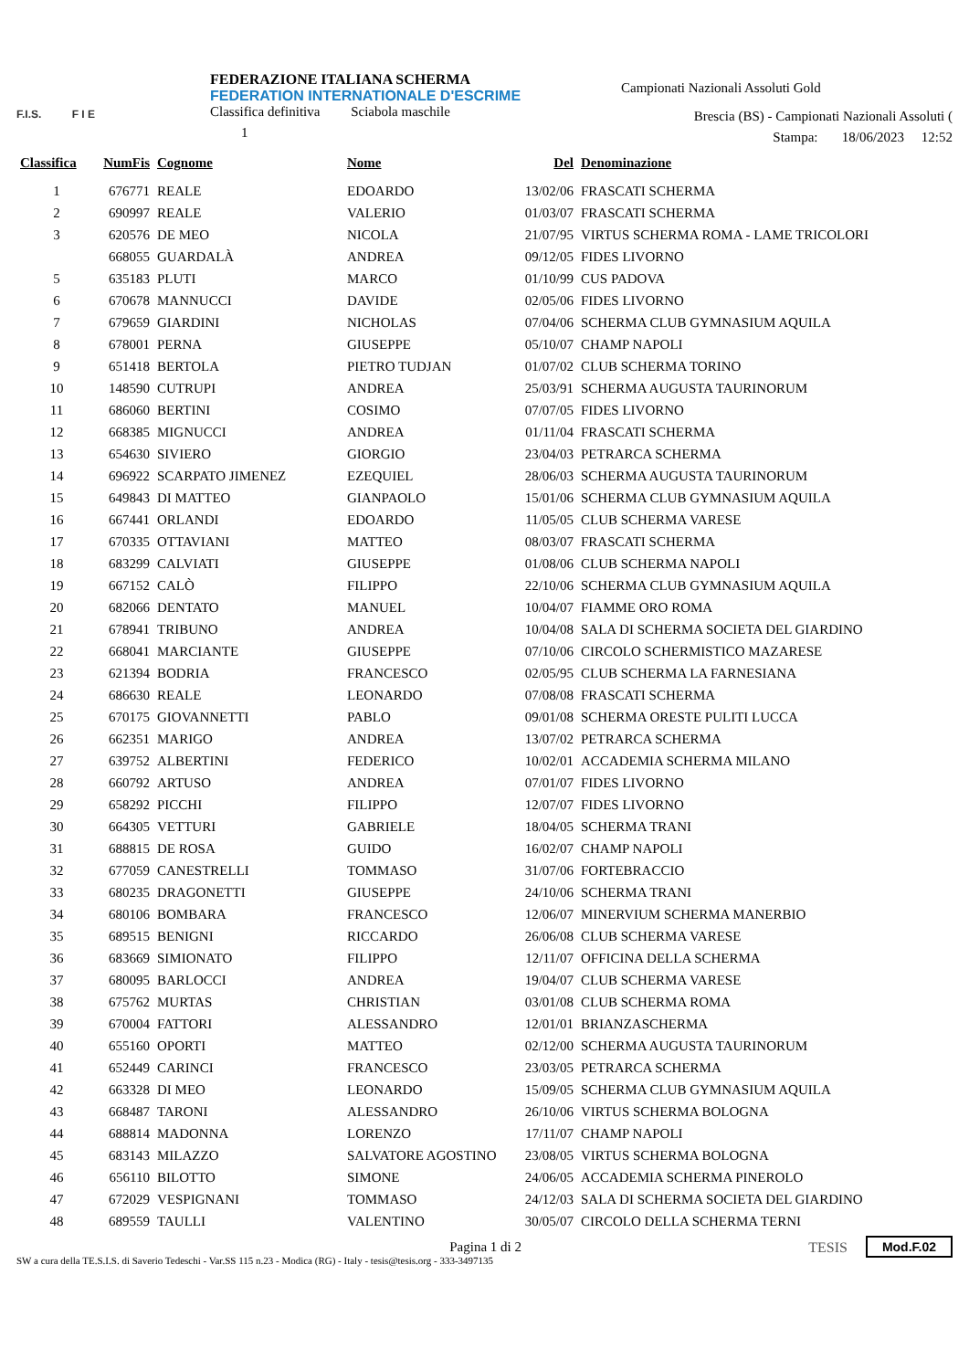F.I.S. F I E
FEDERAZIONE ITALIANA SCHERMA
FEDERATION INTERNATIONALE D'ESCRIME
Classifica definitiva Sciabola maschile
1
Campionati Nazionali Assoluti Gold
Brescia (BS) - Campionati Nazionali Assoluti (
Stampa: 18/06/2023 12:52
| Classifica | NumFis | Cognome | Nome | Del | Denominazione |
| --- | --- | --- | --- | --- | --- |
| 1 | 676771 | REALE | EDOARDO | 13/02/06 | FRASCATI SCHERMA |
| 2 | 690997 | REALE | VALERIO | 01/03/07 | FRASCATI SCHERMA |
| 3 | 620576 | DE MEO | NICOLA | 21/07/95 | VIRTUS SCHERMA ROMA - LAME TRICOLORI |
| | 668055 | GUARDALÀ | ANDREA | 09/12/05 | FIDES LIVORNO |
| 5 | 635183 | PLUTI | MARCO | 01/10/99 | CUS PADOVA |
| 6 | 670678 | MANNUCCI | DAVIDE | 02/05/06 | FIDES LIVORNO |
| 7 | 679659 | GIARDINI | NICHOLAS | 07/04/06 | SCHERMA CLUB GYMNASIUM AQUILA |
| 8 | 678001 | PERNA | GIUSEPPE | 05/10/07 | CHAMP NAPOLI |
| 9 | 651418 | BERTOLA | PIETRO TUDJAN | 01/07/02 | CLUB SCHERMA TORINO |
| 10 | 148590 | CUTRUPI | ANDREA | 25/03/91 | SCHERMA AUGUSTA TAURINORUM |
| 11 | 686060 | BERTINI | COSIMO | 07/07/05 | FIDES LIVORNO |
| 12 | 668385 | MIGNUCCI | ANDREA | 01/11/04 | FRASCATI SCHERMA |
| 13 | 654630 | SIVIERO | GIORGIO | 23/04/03 | PETRARCA SCHERMA |
| 14 | 696922 | SCARPATO JIMENEZ | EZEQUIEL | 28/06/03 | SCHERMA AUGUSTA TAURINORUM |
| 15 | 649843 | DI MATTEO | GIANPAOLO | 15/01/06 | SCHERMA CLUB GYMNASIUM AQUILA |
| 16 | 667441 | ORLANDI | EDOARDO | 11/05/05 | CLUB SCHERMA VARESE |
| 17 | 670335 | OTTAVIANI | MATTEO | 08/03/07 | FRASCATI SCHERMA |
| 18 | 683299 | CALVIATI | GIUSEPPE | 01/08/06 | CLUB SCHERMA NAPOLI |
| 19 | 667152 | CALÒ | FILIPPO | 22/10/06 | SCHERMA CLUB GYMNASIUM AQUILA |
| 20 | 682066 | DENTATO | MANUEL | 10/04/07 | FIAMME ORO ROMA |
| 21 | 678941 | TRIBUNO | ANDREA | 10/04/08 | SALA DI SCHERMA SOCIETA DEL GIARDINO |
| 22 | 668041 | MARCIANTE | GIUSEPPE | 07/10/06 | CIRCOLO SCHERMISTICO MAZARESE |
| 23 | 621394 | BODRIA | FRANCESCO | 02/05/95 | CLUB SCHERMA LA FARNESIANA |
| 24 | 686630 | REALE | LEONARDO | 07/08/08 | FRASCATI SCHERMA |
| 25 | 670175 | GIOVANNETTI | PABLO | 09/01/08 | SCHERMA ORESTE PULITI LUCCA |
| 26 | 662351 | MARIGO | ANDREA | 13/07/02 | PETRARCA SCHERMA |
| 27 | 639752 | ALBERTINI | FEDERICO | 10/02/01 | ACCADEMIA SCHERMA MILANO |
| 28 | 660792 | ARTUSO | ANDREA | 07/01/07 | FIDES LIVORNO |
| 29 | 658292 | PICCHI | FILIPPO | 12/07/07 | FIDES LIVORNO |
| 30 | 664305 | VETTURI | GABRIELE | 18/04/05 | SCHERMA TRANI |
| 31 | 688815 | DE ROSA | GUIDO | 16/02/07 | CHAMP NAPOLI |
| 32 | 677059 | CANESTRELLI | TOMMASO | 31/07/06 | FORTEBRACCIO |
| 33 | 680235 | DRAGONETTI | GIUSEPPE | 24/10/06 | SCHERMA TRANI |
| 34 | 680106 | BOMBARA | FRANCESCO | 12/06/07 | MINERVIUM SCHERMA MANERBIO |
| 35 | 689515 | BENIGNI | RICCARDO | 26/06/08 | CLUB SCHERMA VARESE |
| 36 | 683669 | SIMIONATO | FILIPPO | 12/11/07 | OFFICINA DELLA SCHERMA |
| 37 | 680095 | BARLOCCI | ANDREA | 19/04/07 | CLUB SCHERMA VARESE |
| 38 | 675762 | MURTAS | CHRISTIAN | 03/01/08 | CLUB SCHERMA ROMA |
| 39 | 670004 | FATTORI | ALESSANDRO | 12/01/01 | BRIANZASCHERMA |
| 40 | 655160 | OPORTI | MATTEO | 02/12/00 | SCHERMA AUGUSTA TAURINORUM |
| 41 | 652449 | CARINCI | FRANCESCO | 23/03/05 | PETRARCA SCHERMA |
| 42 | 663328 | DI MEO | LEONARDO | 15/09/05 | SCHERMA CLUB GYMNASIUM AQUILA |
| 43 | 668487 | TARONI | ALESSANDRO | 26/10/06 | VIRTUS SCHERMA BOLOGNA |
| 44 | 688814 | MADONNA | LORENZO | 17/11/07 | CHAMP NAPOLI |
| 45 | 683143 | MILAZZO | SALVATORE AGOSTINO | 23/08/05 | VIRTUS SCHERMA BOLOGNA |
| 46 | 656110 | BILOTTO | SIMONE | 24/06/05 | ACCADEMIA SCHERMA PINEROLO |
| 47 | 672029 | VESPIGNANI | TOMMASO | 24/12/03 | SALA DI SCHERMA SOCIETA DEL GIARDINO |
| 48 | 689559 | TAULLI | VALENTINO | 30/05/07 | CIRCOLO DELLA SCHERMA TERNI |
Pagina 1 di 2
SW a cura della TE.S.I.S. di Saverio Tedeschi - Var.SS 115 n.23 - Modica (RG) - Italy - tesis@tesis.org - 333-3497135
TESIS Mod.F.02